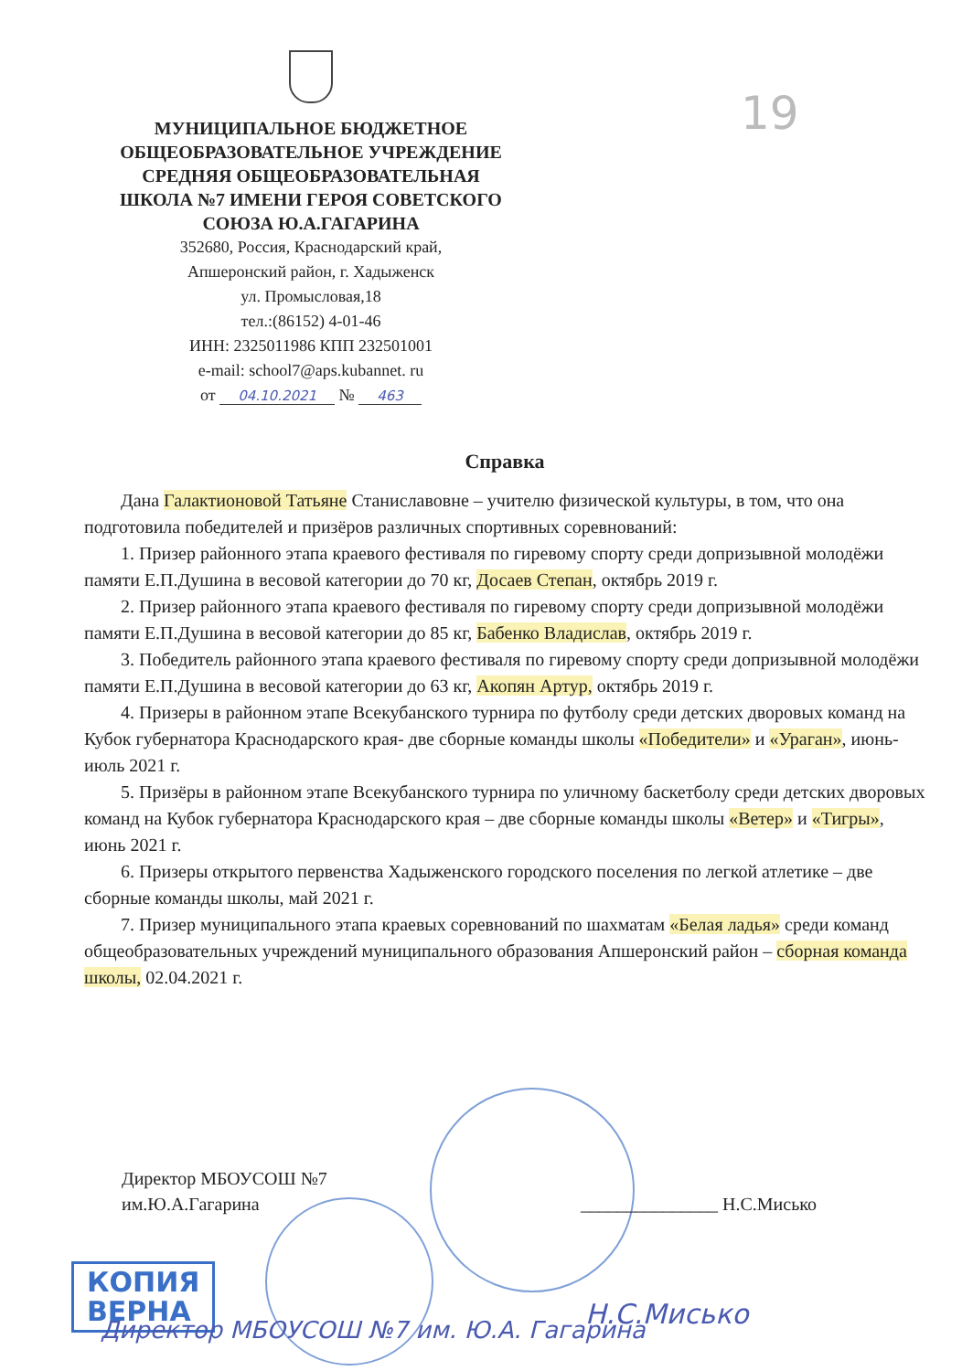19
МУНИЦИПАЛЬНОЕ БЮДЖЕТНОЕ
ОБЩЕОБРАЗОВАТЕЛЬНОЕ УЧРЕЖДЕНИЕ
СРЕДНЯЯ ОБЩЕОБРАЗОВАТЕЛЬНАЯ
ШКОЛА №7 ИМЕНИ ГЕРОЯ СОВЕТСКОГО
СОЮЗА Ю.А.ГАГАРИНА
352680, Россия, Краснодарский край,
Апшеронский район, г. Хадыженск
ул. Промысловая,18
тел.:(86152) 4-01-46
ИНН: 2325011986 КПП 232501001
e-mail: school7@aps.kubannet. ru
от 04.10.2021 № 463
Справка
Дана Галактионовой Татьяне Станиславовне – учителю физической культуры, в том, что она подготовила победителей и призёров различных спортивных соревнований:
1. Призер районного этапа краевого фестиваля по гиревому спорту среди допризывной молодёжи памяти Е.П.Душина в весовой категории до 70 кг, Досаев Степан, октябрь 2019 г.
2. Призер районного этапа краевого фестиваля по гиревому спорту среди допризывной молодёжи памяти Е.П.Душина в весовой категории до 85 кг, Бабенко Владислав, октябрь 2019 г.
3. Победитель районного этапа краевого фестиваля по гиревому спорту среди допризывной молодёжи памяти Е.П.Душина в весовой категории до 63 кг, Акопян Артур, октябрь 2019 г.
4. Призеры в районном этапе Всекубанского турнира по футболу среди детских дворовых команд на Кубок губернатора Краснодарского края- две сборные команды школы «Победители» и «Ураган», июнь-июль 2021 г.
5. Призёры в районном этапе Всекубанского турнира по уличному баскетболу среди детских дворовых команд на Кубок губернатора Краснодарского края – две сборные команды школы «Ветер» и «Тигры», июнь 2021 г.
6. Призеры открытого первенства Хадыженского городского поселения по легкой атлетике – две сборные команды школы, май 2021 г.
7. Призер муниципального этапа краевых соревнований по шахматам «Белая ладья» среди команд общеобразовательных учреждений муниципального образования Апшеронский район – сборная команда школы, 02.04.2021 г.
Директор МБОУСОШ №7
им.Ю.А.Гагарина
_______________ Н.С.Мисько
КОПИЯ
ВЕРНА
Директор МБОУСОШ №7 им. Ю.А. Гагарина
Н.С.Мисько